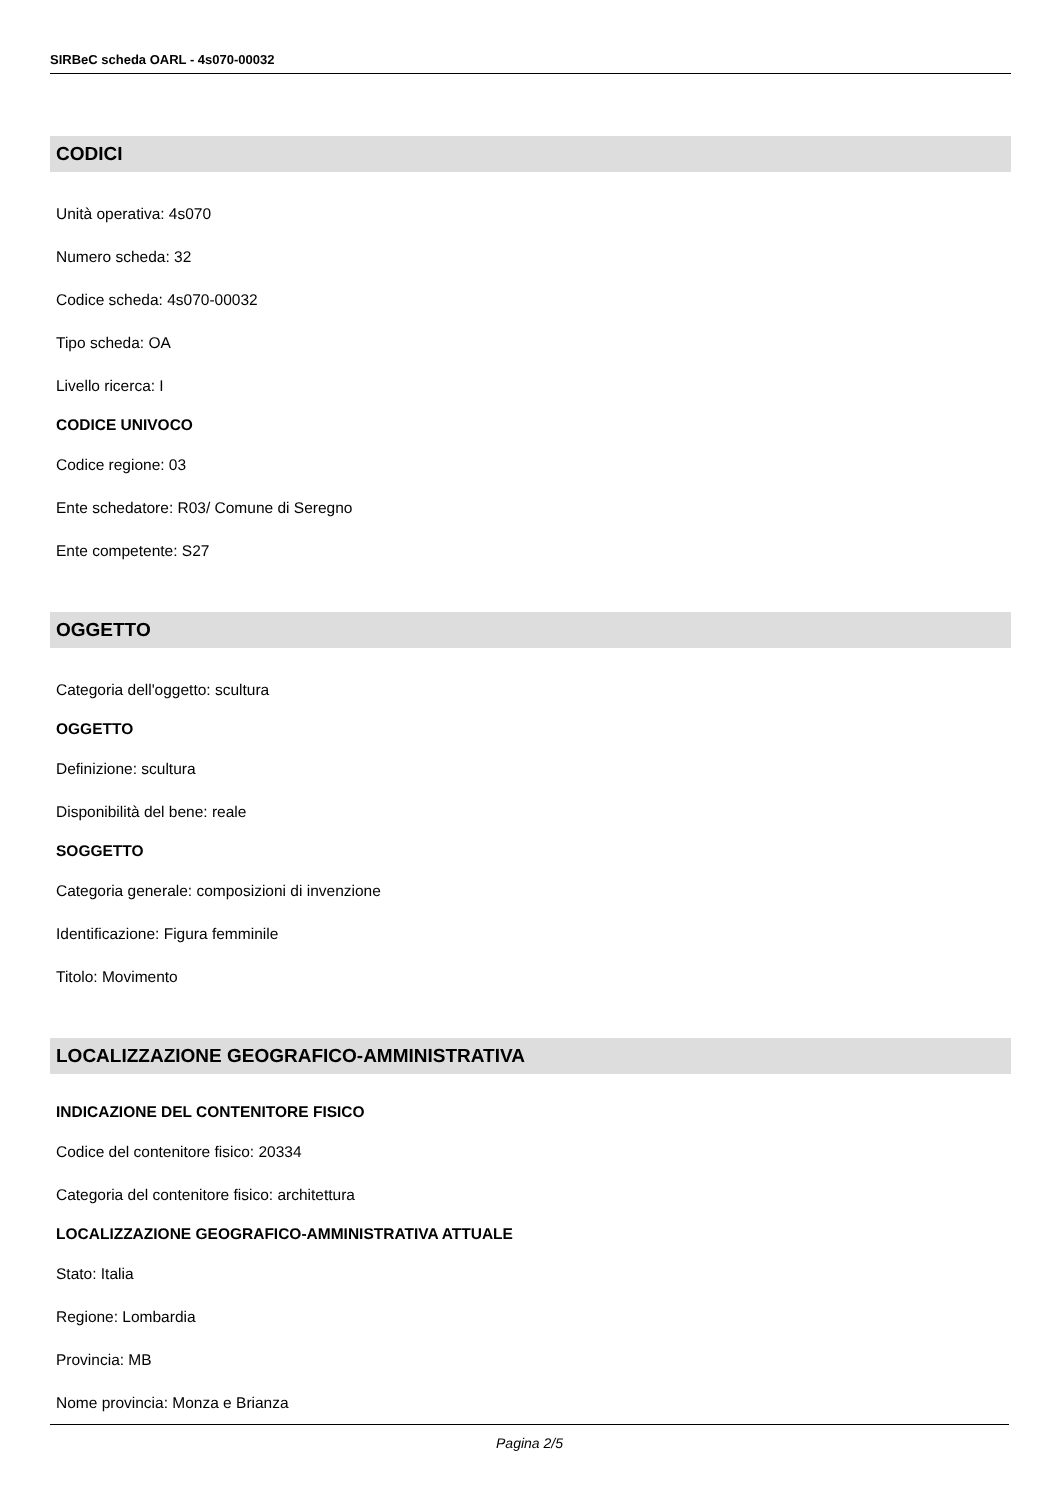SIRBeC scheda OARL - 4s070-00032
CODICI
Unità operativa: 4s070
Numero scheda: 32
Codice scheda: 4s070-00032
Tipo scheda: OA
Livello ricerca: I
CODICE UNIVOCO
Codice regione: 03
Ente schedatore: R03/ Comune di Seregno
Ente competente: S27
OGGETTO
Categoria dell'oggetto: scultura
OGGETTO
Definizione: scultura
Disponibilità del bene: reale
SOGGETTO
Categoria generale: composizioni di invenzione
Identificazione: Figura femminile
Titolo: Movimento
LOCALIZZAZIONE GEOGRAFICO-AMMINISTRATIVA
INDICAZIONE DEL CONTENITORE FISICO
Codice del contenitore fisico: 20334
Categoria del contenitore fisico: architettura
LOCALIZZAZIONE GEOGRAFICO-AMMINISTRATIVA ATTUALE
Stato: Italia
Regione: Lombardia
Provincia: MB
Nome provincia: Monza e Brianza
Pagina 2/5